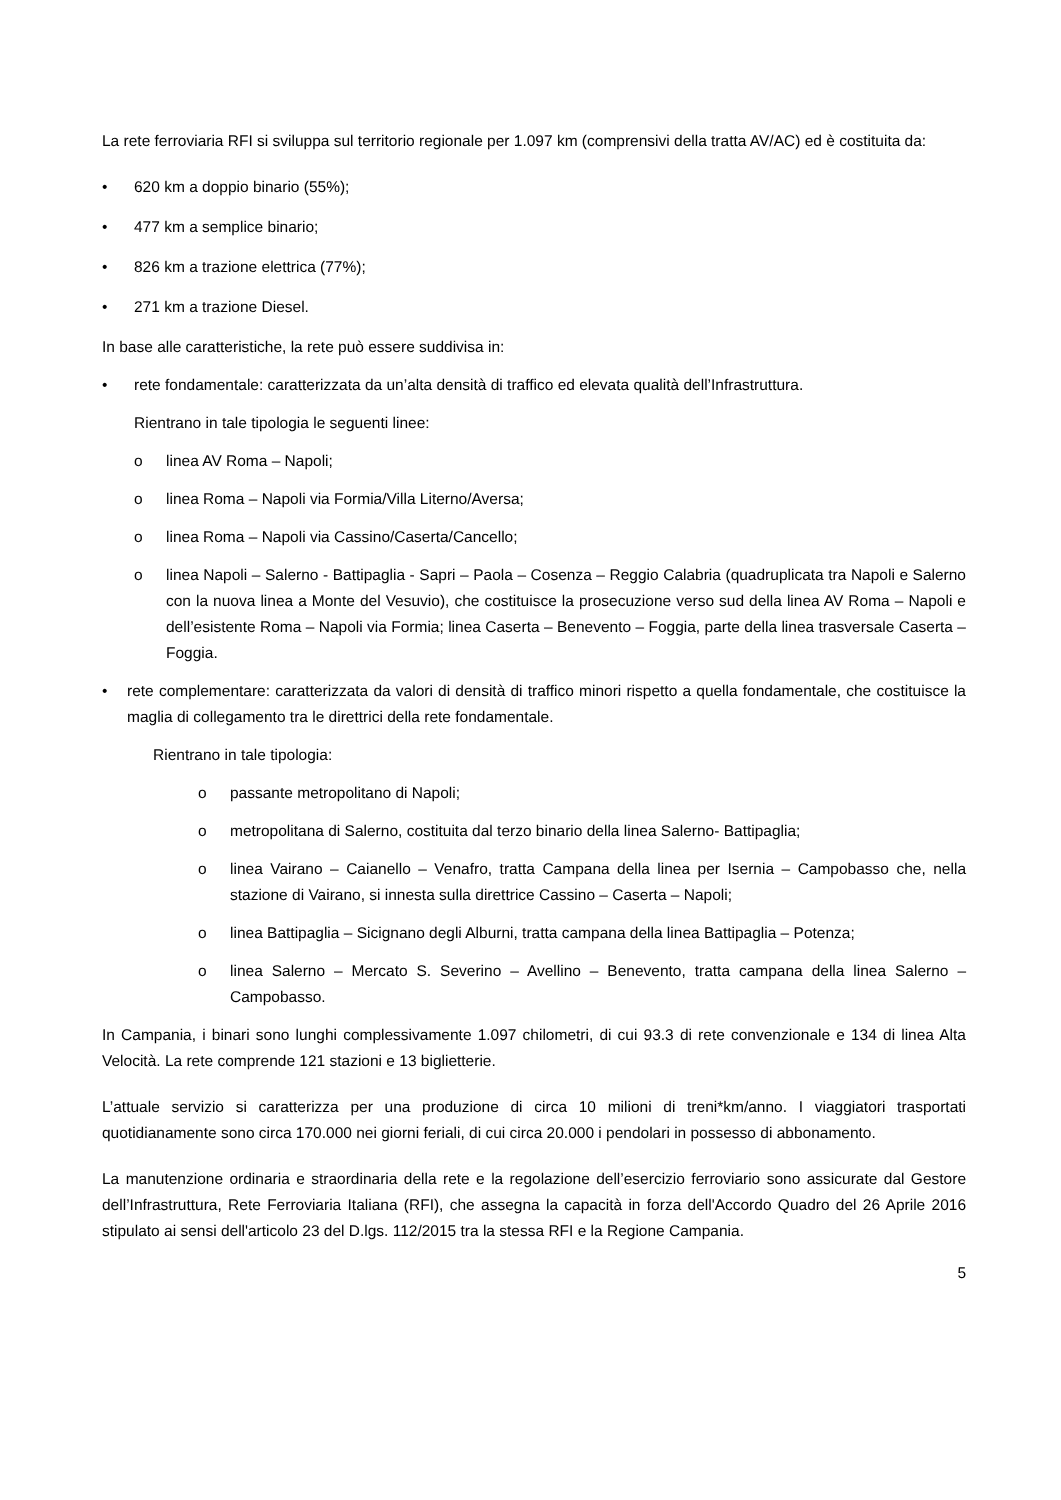La rete ferroviaria RFI si sviluppa sul territorio regionale per 1.097 km (comprensivi della tratta AV/AC) ed è costituita da:
• 620 km a doppio binario (55%);
• 477 km a semplice binario;
• 826 km a trazione elettrica (77%);
• 271 km a trazione Diesel.
In base alle caratteristiche, la rete può essere suddivisa in:
• rete fondamentale: caratterizzata da un’alta densità di traffico ed elevata qualità dell’Infrastruttura.
Rientrano in tale tipologia le seguenti linee:
o linea AV Roma – Napoli;
o linea Roma – Napoli via Formia/Villa Literno/Aversa;
o linea Roma – Napoli via Cassino/Caserta/Cancello;
o linea Napoli – Salerno - Battipaglia - Sapri – Paola – Cosenza – Reggio Calabria (quadruplicata tra Napoli e Salerno con la nuova linea a Monte del Vesuvio), che costituisce la prosecuzione verso sud della linea AV Roma – Napoli e dell’esistente Roma – Napoli via Formia; linea Caserta – Benevento – Foggia, parte della linea trasversale Caserta – Foggia.
• rete complementare: caratterizzata da valori di densità di traffico minori rispetto a quella fondamentale, che costituisce la maglia di collegamento tra le direttrici della rete fondamentale.
Rientrano in tale tipologia:
o passante metropolitano di Napoli;
o metropolitana di Salerno, costituita dal terzo binario della linea Salerno- Battipaglia;
o linea Vairano – Caianello – Venafro, tratta Campana della linea per Isernia – Campobasso che, nella stazione di Vairano, si innesta sulla direttrice Cassino – Caserta – Napoli;
o linea Battipaglia – Sicignano degli Alburni, tratta campana della linea Battipaglia – Potenza;
o linea Salerno – Mercato S. Severino – Avellino – Benevento, tratta campana della linea Salerno – Campobasso.
In Campania, i binari sono lunghi complessivamente 1.097 chilometri, di cui 93.3 di rete convenzionale e 134 di linea Alta Velocità. La rete comprende 121 stazioni e 13 biglietterie.
L’attuale servizio si caratterizza per una produzione di circa 10 milioni di treni*km/anno. I viaggiatori trasportati quotidianamente sono circa 170.000 nei giorni feriali, di cui circa 20.000 i pendolari in possesso di abbonamento.
La manutenzione ordinaria e straordinaria della rete e la regolazione dell’esercizio ferroviario sono assicurate dal Gestore dell’Infrastruttura, Rete Ferroviaria Italiana (RFI), che assegna la capacità in forza dell'Accordo Quadro del 26 Aprile 2016 stipulato ai sensi dell'articolo 23 del D.lgs. 112/2015 tra la stessa RFI e la Regione Campania.
5